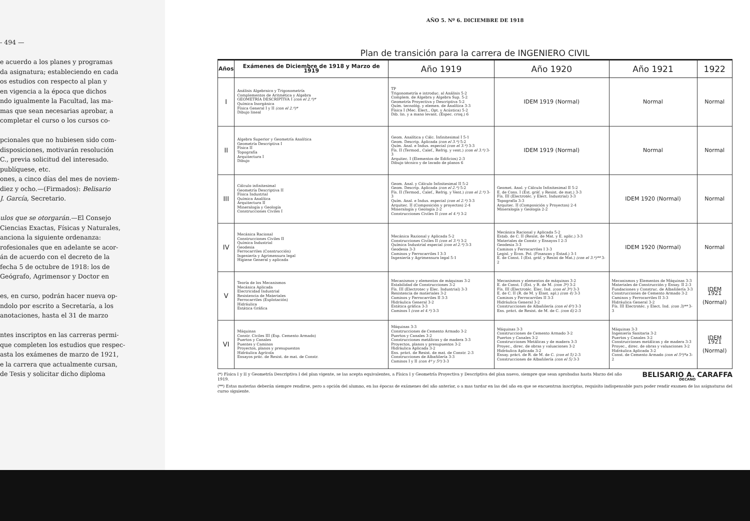- 494 —
e acuerdo a los planes y programas
da asignatura; estableciendo en cada
os estudios con respecto al plan y
en vigencia a la época que dichos
ndo igualmente la Facultad, las ma-
mas que sean necesarias aprobar, a
completar el curso o los cursos co-
pcionales que no hubiesen sido com-
disposiciones, motivarán resolución
C., previa solicitud del interesado.
publíquese, etc.
ones, a cinco días del mes de noviem-
diez y ocho.—(Firmados): Belisario
J. García, Secretario.
ulos que se otorgarán.—El Consejo
Ciencias Exactas, Físicas y Naturales,
anciona la siguiente ordenanza:
rofesionales que en adelante se acor-
án de acuerdo con el decreto de la
fecha 5 de octubre de 1918: los de
Geógrafo, Agrimensor y Doctor en
es, en curso, podrán hacer nueva op-
ndolo por escrito a Secretaría, a los
anotaciones, hasta el 31 de marzo
ntes inscriptos en las carreras permi-
que completen los estudios que respec-
asta los exámenes de marzo de 1921,
e la carrera que actualmente cursan,
de Tesis y solicitar dicho diploma
AÑO 5. Nº 6. DICIEMBRE DE 1918
Plan de transición para la carrera de INGENIERO CIVIL
| Años | Exámenes de Diciembre de 1918 y Marzo de 1919 | Año 1919 | Año 1920 | Año 1921 | 1922 |
| --- | --- | --- | --- | --- | --- |
| I | Análisis Algebraico y Trigonometría Complementos de Aritmética y Algebra GEOMETRIA DESCRIPTIVA I (con el 2.º)* Química Inorgánica Física General I y II (con el 2.º)* Dibujo lineal | TP Trigonometría e introduc. al Análisis 5-2 Complem. de Algebra y Algebra Sup. 5-2 Geometría Proyectiva y Descriptiva 5-2 Quím. tecnológ. y elemen. de Analítica 3-3 Física I (Mec. Elect., Opt. y Acústica) 5-2 Dib. lin. y a mano levant. (Espec. croq.) 6 | IDEM 1919 (Normal) | Normal | Normal |
| II | Algebra Superior y Geometría Analítica Geometría Descriptiva I Física II Topografía Arquitectura I Dibujo | Geom. Analítica y Cálc. Infinitesimal I 5-1 Geom. Descrip. Aplicada (con el 3.º) 5-2 Quím. Anal. e Indus. especial (con el 3.º) 3-3 Fís. II (Termod., Calef., Refrig. y vent.) (con el 3.º) 3-3 Arquitec. I (Elementos de Edificios) 2-3 Dibujo técnico y de lavado de planos 6 | IDEM 1919 (Normal) | Normal | Normal |
| III | Cálculo infinitesimal Geometría Descriptiva II Física Industrial Química Analítica Arquitectura II Mineralogía y Geología Construcciones Civiles I | Geom. Anal. y Cálculo Infinitesimal II 5-2 Geom. Descrip. Aplicada (con el 2.º) 5-2 Fís. II (Termod., Calef., Refrig. y Vent.) (con el 2.º) 3-3 Quím. Anal. e Indus. especial (con el 2.º) 3-3 Arquitec. II (Composición y proyectos) 2-4 Mineralogía y Geología 2-2 Construcciones Civiles II (con el 4.º) 3-2 | Geomet. Anal. y Cálculo Infinitesimal II 5-2 E. de Cons. I (Est. gráf. y Resist. de mat.) 3-3 Fís. III (Electrotéc. y Elect. Industrial) 3-3 Topografía 3-3 Arquitec. II (Composición y Proyectos) 2-4 Mineralogía y Geología 2-2 | IDEM 1920 (Normal) | Normal |
| IV | Mecánica Racional Construcciones Civiles II Química Industrial Geodesia Ferrocarriles (Construcción) Ingeniería y Agrimensura legal Higiene General y aplicada | Mecánica Razional y Aplicada 5-2 Construcciones Civiles II (con el 3.º) 3-2 Química Industrial especial (con el 2.º) 3-3 Geodesia 3-3 Caminos y Ferrocarriles I 3-3 Ingeniería y Agrimensura legal 5-1 | Mecánica Racional y Aplicada 5-2 Estab. de C. II (Resist. de Mat. y E. aplic.) 3-3 Materiales de Constr. y Ensayos I 2-3 Geodesia 3-3 Caminos y Ferrocarriles I 3-3 Legisl. y Econ. Pol. (Finanzas y Estad.) 3-1 E. de Const. I (Est. gráf. y Resist de Mat.) (con el 3.º)** 3-2 | IDEM 1920 (Normal) | Normal |
| V | Teoría de los Mecanismos Mecánica Aplicada Electricidad Industrial Resistencia de Materiales Ferrocarriles (Explotación) Hidráulica Estática Gráfica | Mecanismos y elementos de máquinas 3-2 Estabilidad de Construcciones 3-2 Fís. III (Electrotec y Elec. Industrial) 3-3 Resistencia de materiales 3-2 Caminos y Ferrocarriles II 3-3 Hidráulica General 3-2 Estática gráfica 3-3 Caminos I (con el 4.º) 3-3 | Mecanismos y elementos de máquinas 3-2 E. de Const. I (Est. y R. de M. (con 3º) 3-2 Fís. III (Electrotéc. Elec. Ind. (con el 3º) 3-3 E. de C. II (R. de M. y Elast. apl.) (con 4) 3-3 Caminos y Ferrocarriles II 3-3 Hidráulica General 3-2 Construcciones de Albañilería (con el 6º) 3-3 Ens. práct. de Resist. de M. de C. (con 6) 2-3 | Mecanismos y Elementos de Máquinas 3-3 Materiales de Construcción y Ensay. II 2-3 Fundaciones y Construc. de Albañilería 3-3 Construcciones de Cemento Armado 3-2 Caminos y Ferrocarriles II 3-3 Hidráulica General 3-2 Fís. III Electrotéc. y Elect. Ind. (con 3)** 3-3 | IDEM 1921 (Normal) |
| VI | Máquinas Constr. Civiles III (Esp. Cemento Armado) Puertos y Canales Puentes y Caminos Proyectos, planos y presupuestos Hidráulica Agrícola Ensayos prác. de Resist. de mat. de Constr. | Máquinas 3-3 Construcciones de Cemento Armado 3-2 Puertos y Canales 3-2 Construcciones metálicas y de madera 3-3 Proyectos, planos y presupuestos 3-2 Hidráulica Aplicada 3-2 Ens. práct. de Resist. de mat. de Constr. 2-3 Construcciones de Albañilería 3-3 Caminos I y II (con 4º y 5º) 3-3 | Máquinas 3-3 Construcciones de Cemento Armado 3-2 Puertos y Canales 3-2 Construcciones Metálicas y de madera 3-3 Proyec., direc. de obras y valuaciones 3-2 Hidráulica Aplicada 3-2 Ensay. práct. de R. de M. de C. (con el 5) 2-3 Construcciones de Albañilería (con el 5) 3-3 | Máquinas 3-3 Ingeniería Sanitaria 3-2 Puertos y Canales 3-2 Construcciones metálicas y de madera 3-3 Proyec., direc. de obras y valuaciones 3-2 Hidráulica Aplicada 3-2 Const. de Cemento Armado (con el 5º)*a 3-2 | IDEM 1921 (Normal) |
BELISARIO A. CARAFFA
DECANO
(*) Física I y II y Geometría Descriptiva I del plan vigente, se las acepta equivalentes, a Física I y Geometría Proyectiva y Descriptiva del plan nuevo, siempre que sean aprobadas hasta Marzo del año 1919.
(**) Estas materias deberán siempre rendirse, pero a opción del alumno, en las épocas de exámenes del año anterior, o a mas tardar en las del año en que se encuentran inscriptas, requisito indispensable para poder rendir examen de las asignaturas del curso siguiente.